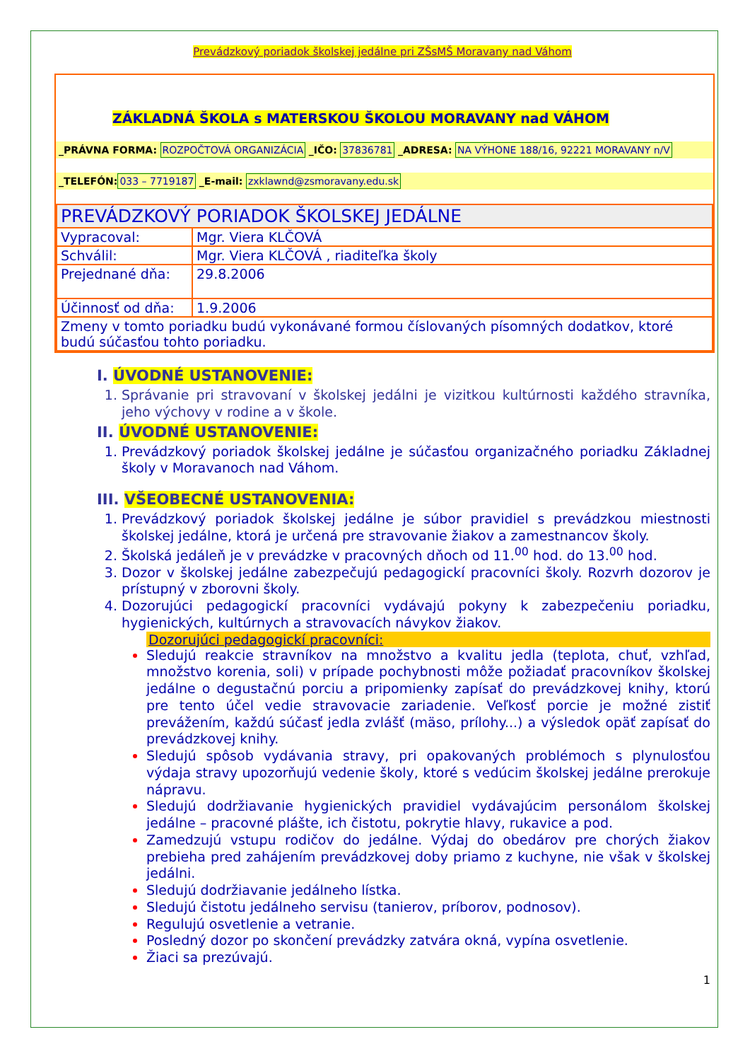Prevádzkový poriadok školskej jedálne pri ZŠsMŠ Moravany nad Váhom
ZÁKLADNÁ ŠKOLA s MATERSKOU ŠKOLOU MORAVANY nad VÁHOM
_PRÁVNA FORMA: ROZPOČTOVÁ ORGANIZÁCIA _IČO: 37836781 _ADRESA: NA VÝHONE 188/16, 92221 MORAVANY n/V
_TELEFÓN: 033 – 7719187 _E-mail: zxklawnd@zsmoravany.edu.sk
| PREVÁDZKOVÝ PORIADOK ŠKOLSKEJ JEDÁLNE | |
| Vypracoval: | Mgr. Viera KLČOVÁ |
| Schválil: | Mgr. Viera KLČOVÁ , riaditeľka školy |
| Prejednané dňa: | 29.8.2006 |
| Účinnosť od dňa: | 1.9.2006 |
| Zmeny v tomto poriadku budú vykonávané formou číslovaných písomných dodatkov, ktoré budú súčasťou tohto poriadku. | |
I. ÚVODNÉ USTANOVENIE:
Správanie pri stravovaní v školskej jedálni je vizitkou kultúrnosti každého stravníka, jeho výchovy v rodine a v škole.
II. ÚVODNÉ USTANOVENIE:
Prevádzkový poriadok školskej jedálne je súčasťou organizačného poriadku Základnej školy v Moravanoch nad Váhom.
III. VŠEOBECNÉ USTANOVENIA:
Prevádzkový poriadok školskej jedálne je súbor pravidiel s prevádzkou miestnosti školskej jedálne, ktorá je určená pre stravovanie žiakov a zamestnancov školy.
Školská jedáleň je v prevádzke v pracovných dňoch od 11.<sup>00</sup> hod. do 13.<sup>00</sup> hod.
Dozor v školskej jedálne zabezpečujú pedagogickí pracovníci školy. Rozvrh dozorov je prístupný v zborovni školy.
Dozorujúci pedagogickí pracovníci vydávajú pokyny k zabezpečeniu poriadku, hygienických, kultúrnych a stravovacích návykov žiakov.
Dozorujúci pedagogickí pracovníci:
Sledujú reakcie stravníkov na množstvo a kvalitu jedla (teplota, chuť, vzhľad, množstvo korenia, soli) v prípade pochybnosti môže požiadať pracovníkov školskej jedálne o degustačnú porciu a pripomienky zapísať do prevádzkovej knihy, ktorú pre tento účel vedie stravovacie zariadenie. Veľkosť porcie je možné zistiť prevážením, každú súčasť jedla zvlášť (mäso, prílohy...) a výsledok opäť zapísať do prevádzkovej knihy.
Sledujú spôsob vydávania stravy, pri opakovaných problémoch s plynulosťou výdaja stravy upozorňujú vedenie školy, ktoré s vedúcim školskej jedálne prerokuje nápravu.
Sledujú dodržiavanie hygienických pravidiel vydávajúcim personálom školskej jedálne – pracovné plášte, ich čistotu, pokrytie hlavy, rukavice a pod.
Zamedzujú vstupu rodičov do jedálne. Výdaj do obedárov pre chorých žiakov prebieha pred zahájením prevádzkovej doby priamo z kuchyne, nie však v školskej jedálni.
Sledujú dodržiavanie jedálneho lístka.
Sledujú čistotu jedálneho servisu (tanierov, príborov, podnosov).
Regulujú osvetlenie a vetranie.
Posledný dozor po skončení prevádzky zatvára okná, vypína osvetlenie.
Žiaci sa prezúvajú.
1